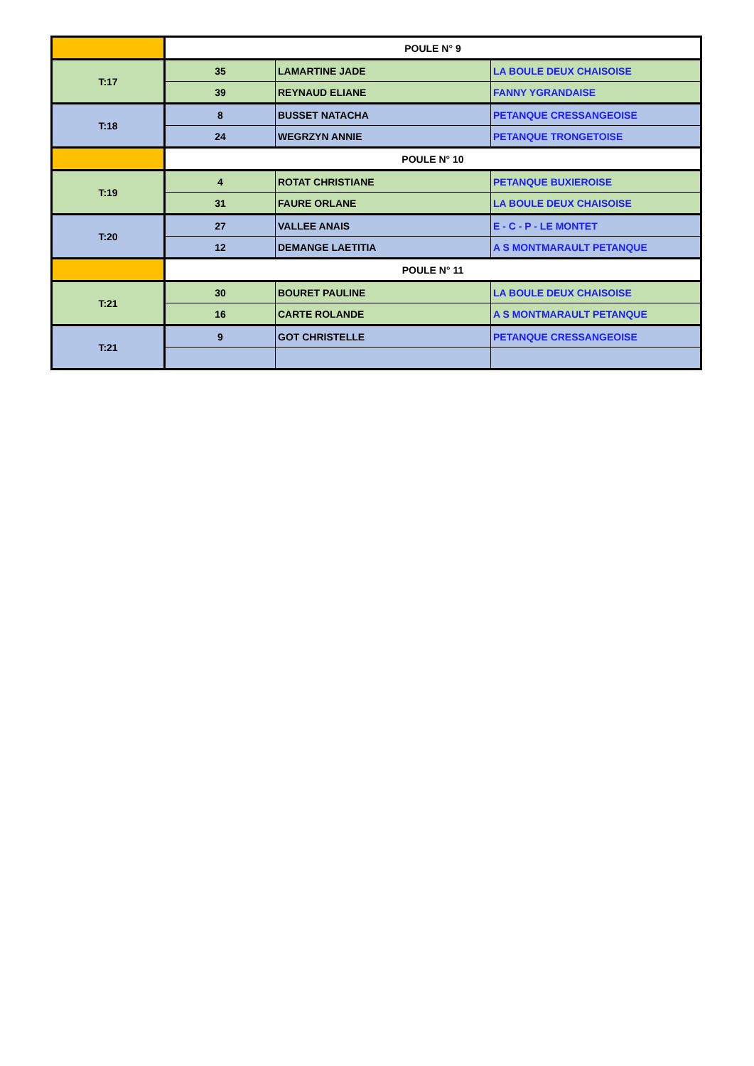| | POULE N° 9 | | |
| T:17 | 35 | LAMARTINE JADE | LA BOULE DEUX CHAISOISE |
| | 39 | REYNAUD ELIANE | FANNY YGRANDAISE |
| T:18 | 8 | BUSSET NATACHA | PETANQUE CRESSANGEOISE |
| | 24 | WEGRZYN ANNIE | PETANQUE TRONGETOISE |
| | POULE N° 10 | | |
| T:19 | 4 | ROTAT CHRISTIANE | PETANQUE BUXIEROISE |
| | 31 | FAURE ORLANE | LA BOULE DEUX CHAISOISE |
| T:20 | 27 | VALLEE ANAIS | E - C - P - LE MONTET |
| | 12 | DEMANGE LAETITIA | A S MONTMARAULT PETANQUE |
| | POULE N° 11 | | |
| T:21 | 30 | BOURET PAULINE | LA BOULE DEUX CHAISOISE |
| | 16 | CARTE ROLANDE | A S MONTMARAULT PETANQUE |
| T:21 | 9 | GOT CHRISTELLE | PETANQUE CRESSANGEOISE |